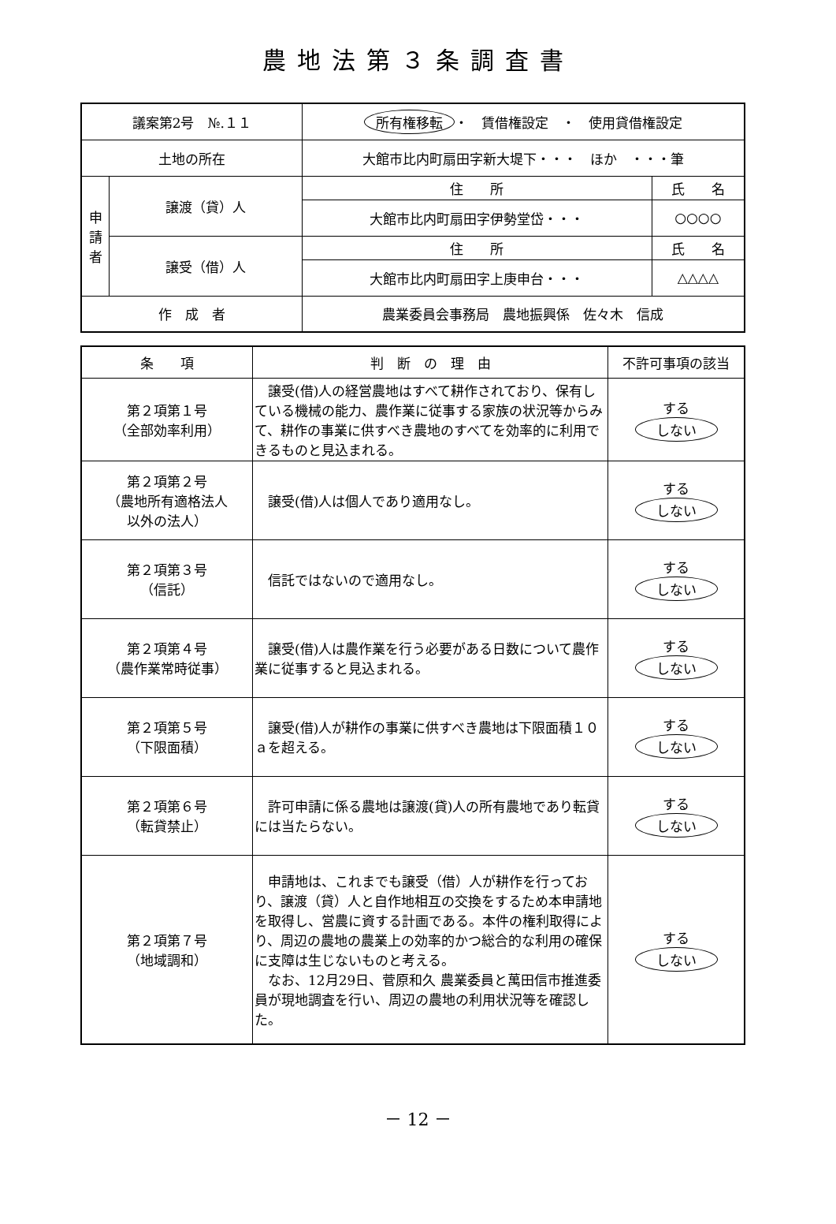農地法第３条調査書
| 議案第2号 №.１１ | | 所有権移転 ・ 賃借権設定 ・ 使用貸借権設定 | |
| 土地の所在 | | 大館市比内町扇田字新大堤下・・・ ほか ・・・筆 | |
| 申 請 者 | 譲渡（貸）人 | 住 所 | 氏 名 |
| | | 大館市比内町扇田字伊勢堂岱・・・ | ○○○○ |
| | 譲受（借）人 | 住 所 | 氏 名 |
| | | 大館市比内町扇田字上庚申台・・・ | △△△△ |
| 作 成 者 | | 農業委員会事務局 農地振興係 佐々木 信成 | |
| 条 項 | 判 断 の 理 由 | 不許可事項の該当 |
| --- | --- | --- |
| 第２項第１号 （全部効率利用） | 譲受(借)人の経営農地はすべて耕作されており、保有している機械の能力、農作業に従事する家族の状況等からみて、耕作の事業に供すべき農地のすべてを効率的に利用できるものと見込まれる。 | する しない |
| 第２項第２号 （農地所有適格法人 以外の法人） | 譲受(借)人は個人であり適用なし。 | する しない |
| 第２項第３号 （信託） | 信託ではないので適用なし。 | する しない |
| 第２項第４号 （農作業常時従事） | 譲受(借)人は農作業を行う必要がある日数について農作業に従事すると見込まれる。 | する しない |
| 第２項第５号 （下限面積） | 譲受(借)人が耕作の事業に供すべき農地は下限面積１０ａを超える。 | する しない |
| 第２項第６号 （転貸禁止） | 許可申請に係る農地は譲渡(貸)人の所有農地であり転貸には当たらない。 | する しない |
| 第２項第７号 （地域調和） | 申請地は、これまでも譲受（借）人が耕作を行っており、譲渡（貸）人と自作地相互の交換をするため本申請地を取得し、営農に資する計画である。本件の権利取得により、周辺の農地の農業上の効率的かつ総合的な利用の確保に支障は生じないものと考える。 なお、12月29日、菅原和久 農業委員と萬田信市推進委員が現地調査を行い、周辺の農地の利用状況等を確認した。 | する しない |
－ 12 －